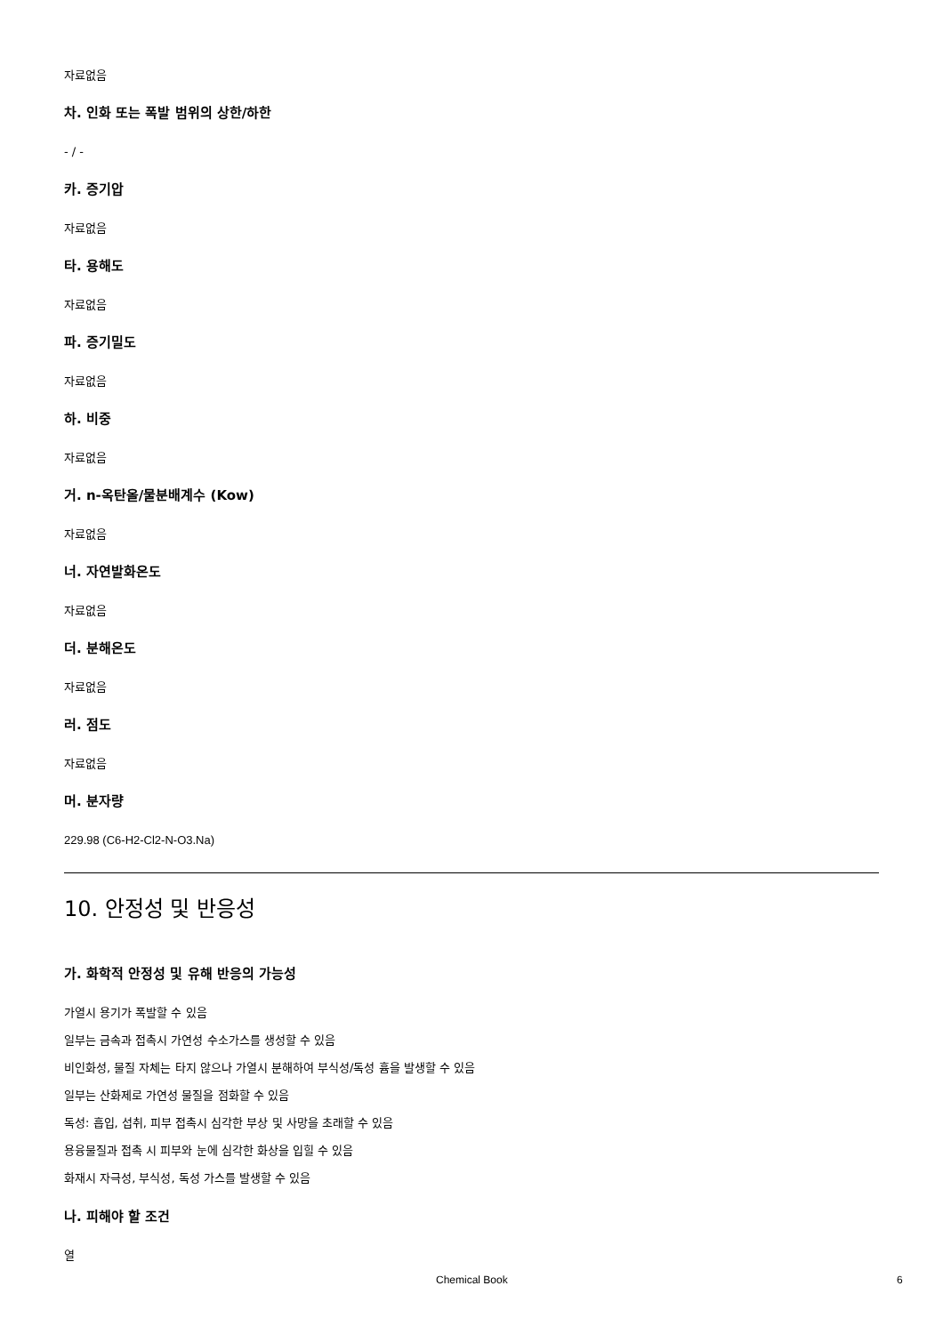자료없음
차. 인화 또는 폭발 범위의 상한/하한
- / -
카. 증기압
자료없음
타. 용해도
자료없음
파. 증기밀도
자료없음
하. 비중
자료없음
거. n-옥탄올/물분배계수 (Kow)
자료없음
너. 자연발화온도
자료없음
더. 분해온도
자료없음
러. 점도
자료없음
머. 분자량
229.98 (C6-H2-Cl2-N-O3.Na)
10. 안정성 및 반응성
가. 화학적 안정성 및 유해 반응의 가능성
가열시 용기가 폭발할 수 있음
일부는 금속과 접촉시 가연성 수소가스를 생성할 수 있음
비인화성, 물질 자체는 타지 않으나 가열시 분해하여 부식성/독성 흄을 발생할 수 있음
일부는 산화제로 가연성 물질을 점화할 수 있음
독성: 흡입, 섭취, 피부 접촉시 심각한 부상 및 사망을 초래할 수 있음
용융물질과 접촉 시 피부와 눈에 심각한 화상을 입힐 수 있음
화재시 자극성, 부식성, 독성 가스를 발생할 수 있음
나. 피해야 할 조건
열
Chemical Book 6